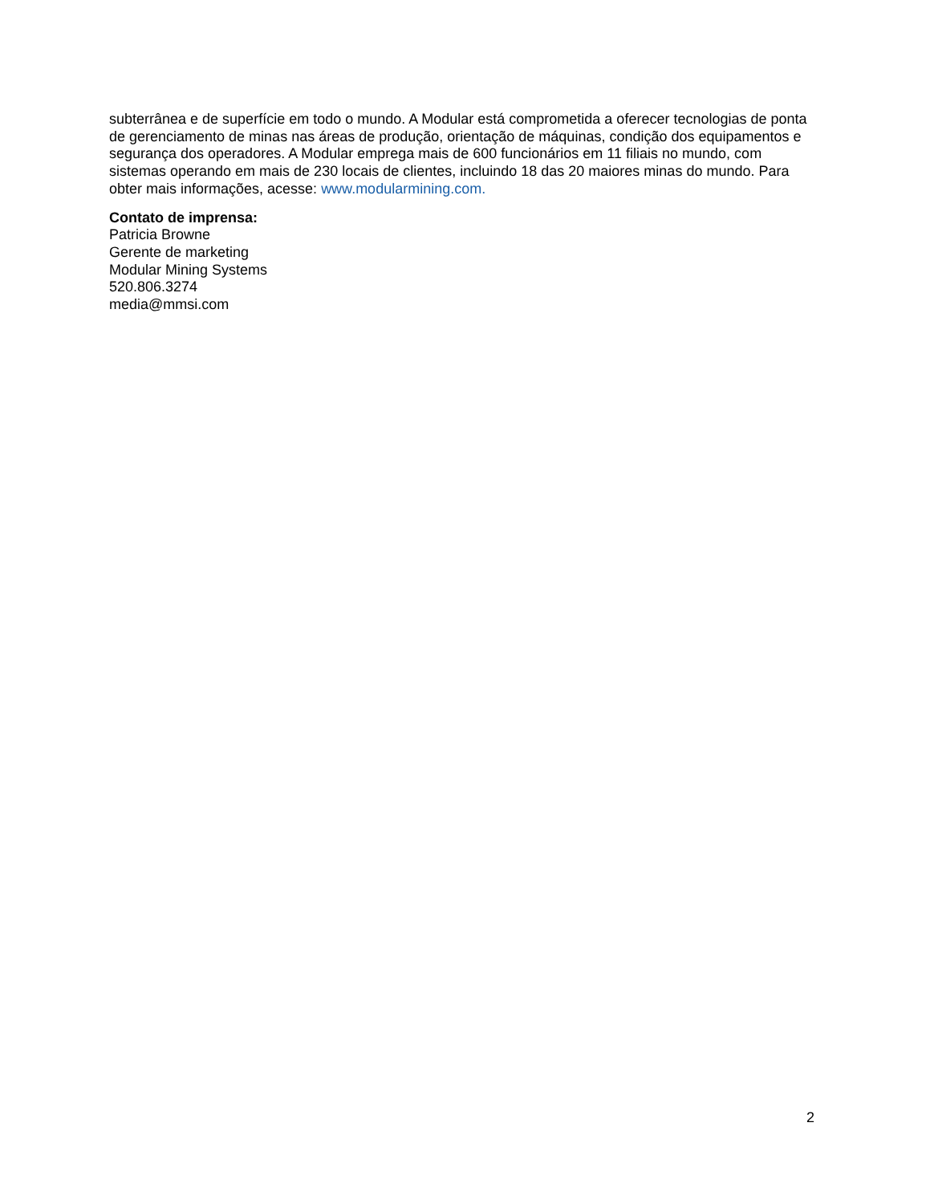subterrânea e de superfície em todo o mundo. A Modular está comprometida a oferecer tecnologias de ponta de gerenciamento de minas nas áreas de produção, orientação de máquinas, condição dos equipamentos e segurança dos operadores. A Modular emprega mais de 600 funcionários em 11 filiais no mundo, com sistemas operando em mais de 230 locais de clientes, incluindo 18 das 20 maiores minas do mundo. Para obter mais informações, acesse: www.modularmining.com.
Contato de imprensa:
Patricia Browne
Gerente de marketing
Modular Mining Systems
520.806.3274
media@mmsi.com
2